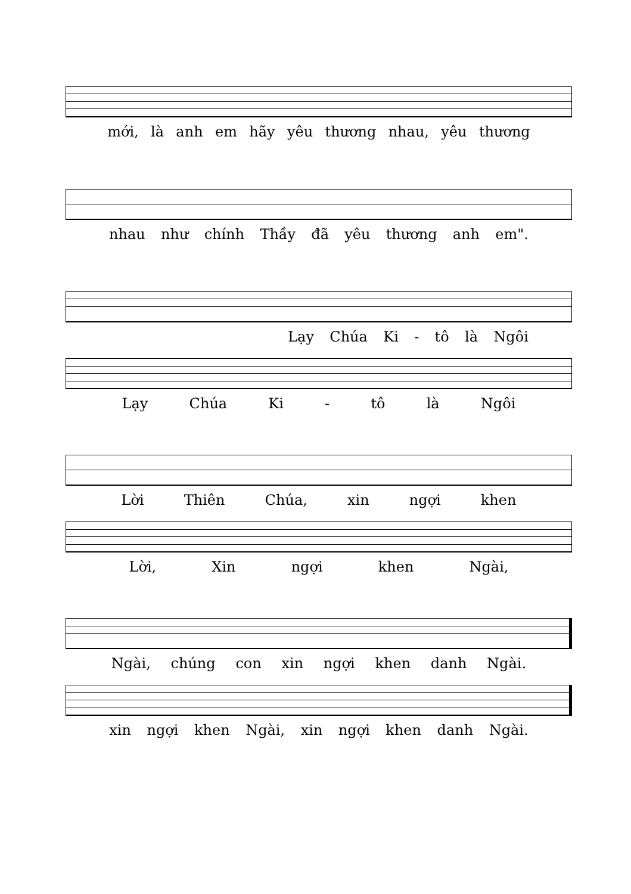mới, là anh em hãy yêu thương nhau, yêu thương
nhau như chính Thầy đã yêu thương anh em".
Lạy Chúa Ki - tô là Ngôi
Lạy Chúa Ki - tô là Ngôi
Lời Thiên Chúa, xin ngợi khen
Lời, Xin ngợi khen Ngài,
Ngài, chúng con xin ngợi khen danh Ngài.
xin ngợi khen Ngài, xin ngợi khen danh Ngài.